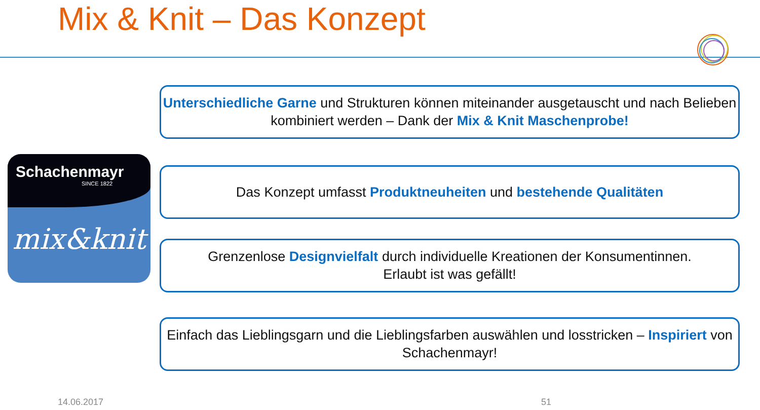Mix & Knit – Das Konzept
Schachenmayr
SINCE 1822
mix&knit
Unterschiedliche Garne und Strukturen können miteinander ausgetauscht und nach Belieben kombiniert werden – Dank der Mix & Knit Maschenprobe!
Das Konzept umfasst Produktneuheiten und bestehende Qualitäten
Grenzenlose Designvielfalt durch individuelle Kreationen der Konsumentinnen.
Erlaubt ist was gefällt!
Einfach das Lieblingsgarn und die Lieblingsfarben auswählen und losstricken – Inspiriert von Schachenmayr!
14.06.2017 51